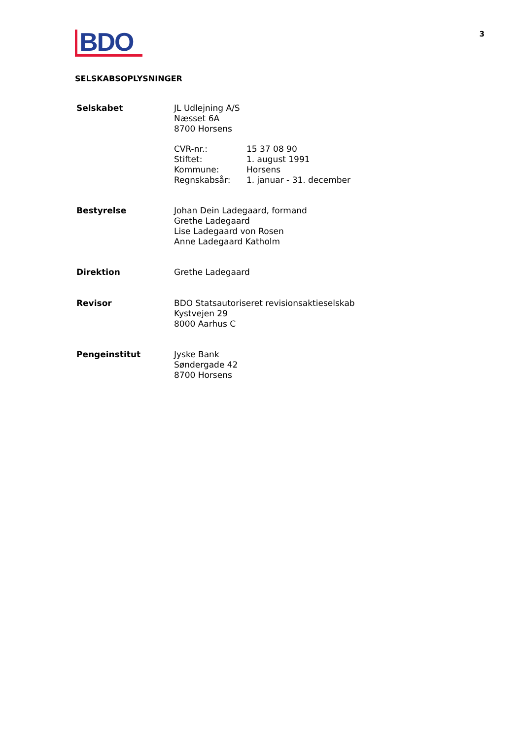BDO
3
SELSKABSOPLYSNINGER
Selskabet JL Udlejning A/S
Næsset 6A
8700 Horsens
CVR-nr.:
Stiftet:
Kommune:
Regnskabsår:
15 37 08 90
1. august 1991
Horsens
1. januar - 31. december
Bestyrelse Johan Dein Ladegaard, formand
Grethe Ladegaard
Lise Ladegaard von Rosen
Anne Ladegaard Katholm
Direktion Grethe Ladegaard
Revisor BDO Statsautoriseret revisionsaktieselskab
Kystvejen 29
8000 Aarhus C
Pengeinstitut Jyske Bank
Søndergade 42
8700 Horsens